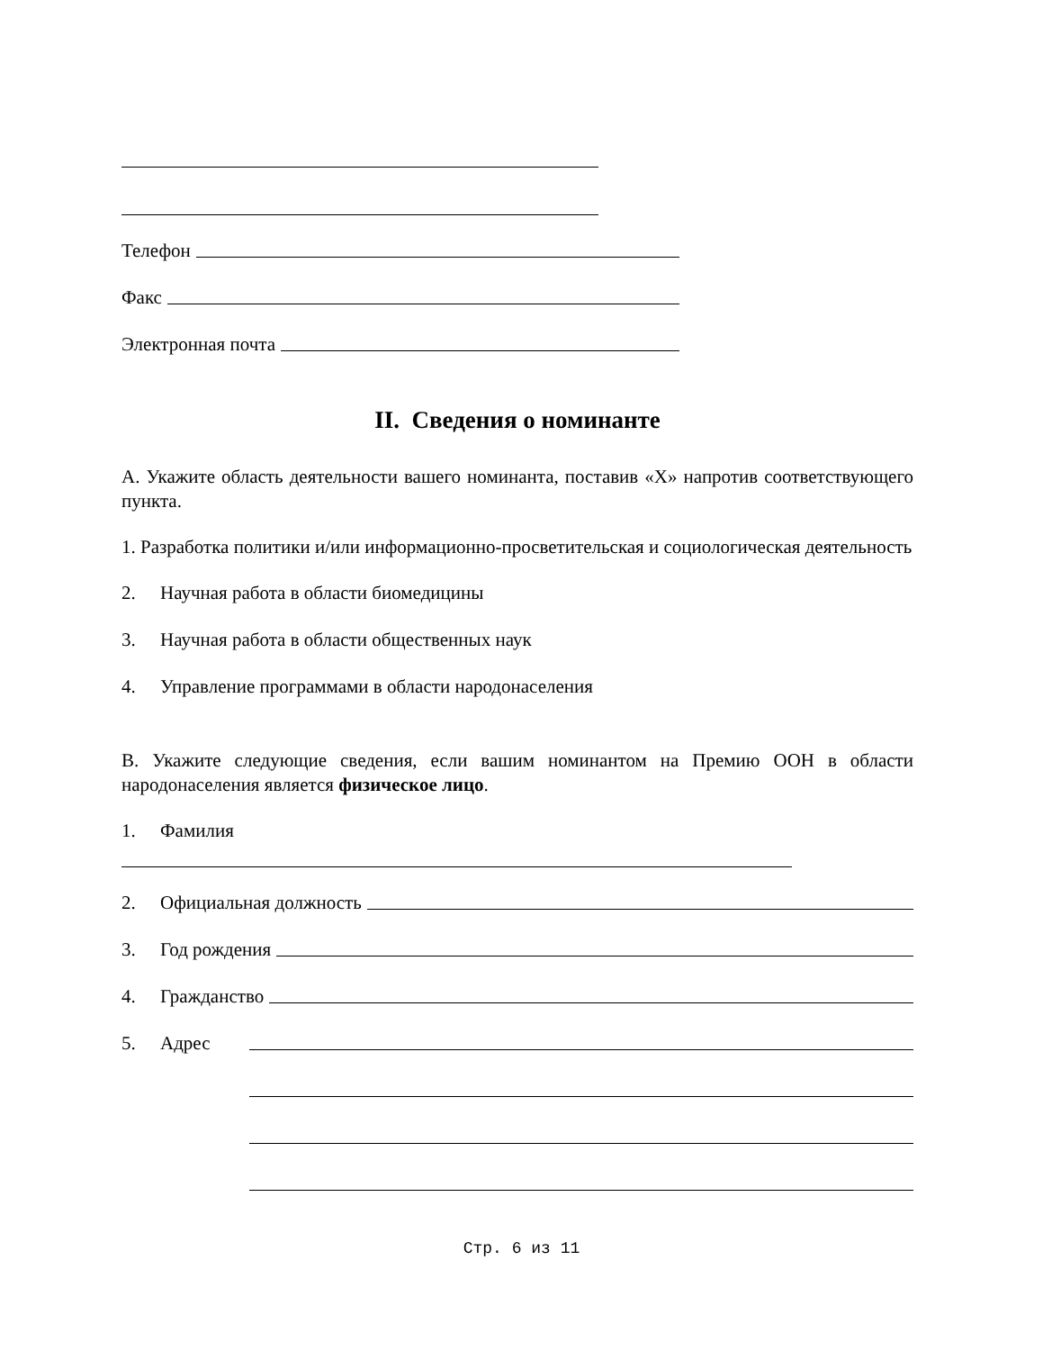Телефон
Факс
Электронная почта
II. Сведения о номинанте
А. Укажите область деятельности вашего номинанта, поставив «X» напротив соответствующего пункта.
1. Разработка политики и/или информационно-просветительская и социологическая деятельность
2. Научная работа в области биомедицины
3. Научная работа в области общественных наук
4. Управление программами в области народонаселения
В. Укажите следующие сведения, если вашим номинантом на Премию ООН в области народонаселения является физическое лицо.
1. Фамилия
2. Официальная должность
3. Год рождения
4. Гражданство
5. Адрес
Стр. 6 из 11